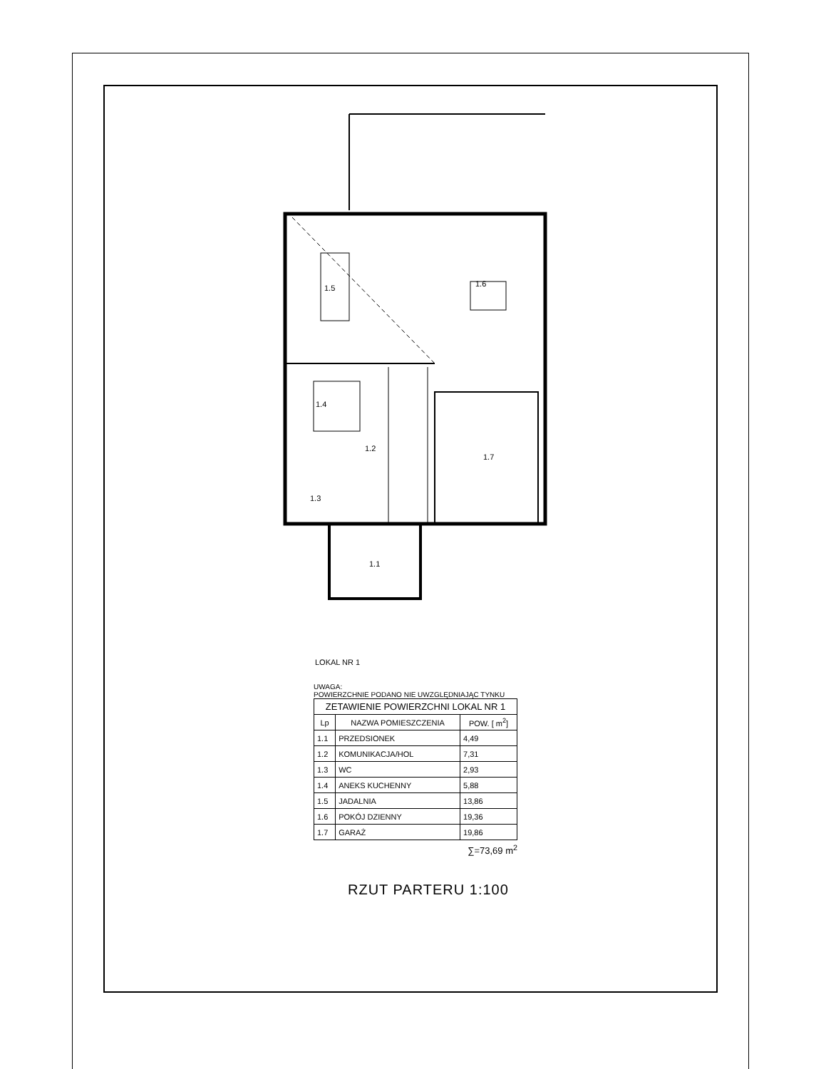1.5
1.6
1.4
1.2
1.3
1.7
1.1
LOKAL NR 1
UWAGA:
POWIERZCHNIE PODANO NIE UWZGLĘDNIAJĄC TYNKU
| ZETAWIENIE POWIERZCHNI LOKAL NR 1 | | |
| --- | --- | --- |
| Lp | NAZWA POMIESZCZENIA | POW. [ m<sup>2</sup>] |
| 1.1 | PRZEDSIONEK | 4,49 |
| 1.2 | KOMUNIKACJA/HOL | 7,31 |
| 1.3 | WC | 2,93 |
| 1.4 | ANEKS KUCHENNY | 5,88 |
| 1.5 | JADALNIA | 13,86 |
| 1.6 | POKÓJ DZIENNY | 19,36 |
| 1.7 | GARAŻ | 19,86 |
∑=73,69 m<sup>2</sup>
RZUT PARTERU 1:100